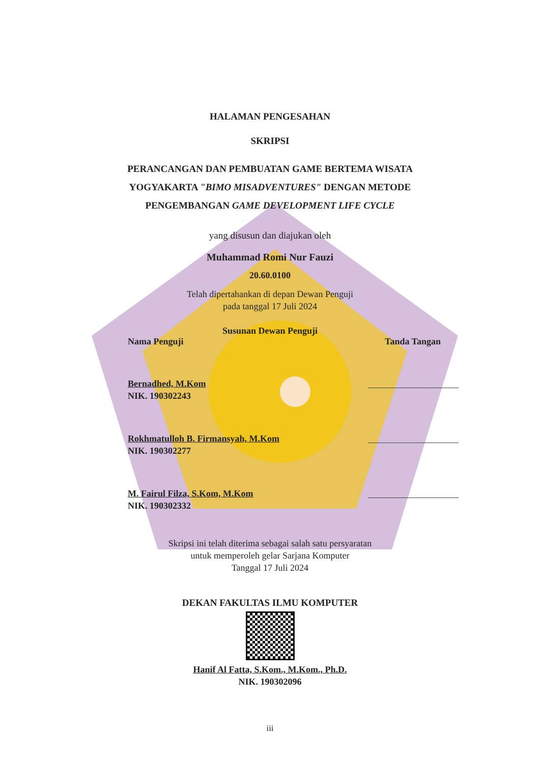HALAMAN PENGESAHAN
SKRIPSI
PERANCANGAN DAN PEMBUATAN GAME BERTEMA WISATA
YOGYAKARTA "BIMO MISADVENTURES" DENGAN METODE
PENGEMBANGAN GAME DEVELOPMENT LIFE CYCLE
yang disusun dan diajukan oleh
Muhammad Romi Nur Fauzi
20.60.0100
Telah dipertahankan di depan Dewan Penguji
pada tanggal 17 Juli 2024
Susunan Dewan Penguji
Nama Penguji Tanda Tangan
Bernadhed, M.Kom
NIK. 190302243
Rokhmatulloh B. Firmansyah, M.Kom
NIK. 190302277
M. Fairul Filza, S.Kom, M.Kom
NIK. 190302332
Skripsi ini telah diterima sebagai salah satu persyaratan
untuk memperoleh gelar Sarjana Komputer
Tanggal 17 Juli 2024
DEKAN FAKULTAS ILMU KOMPUTER
Hanif Al Fatta, S.Kom., M.Kom., Ph.D.
NIK. 190302096
iii